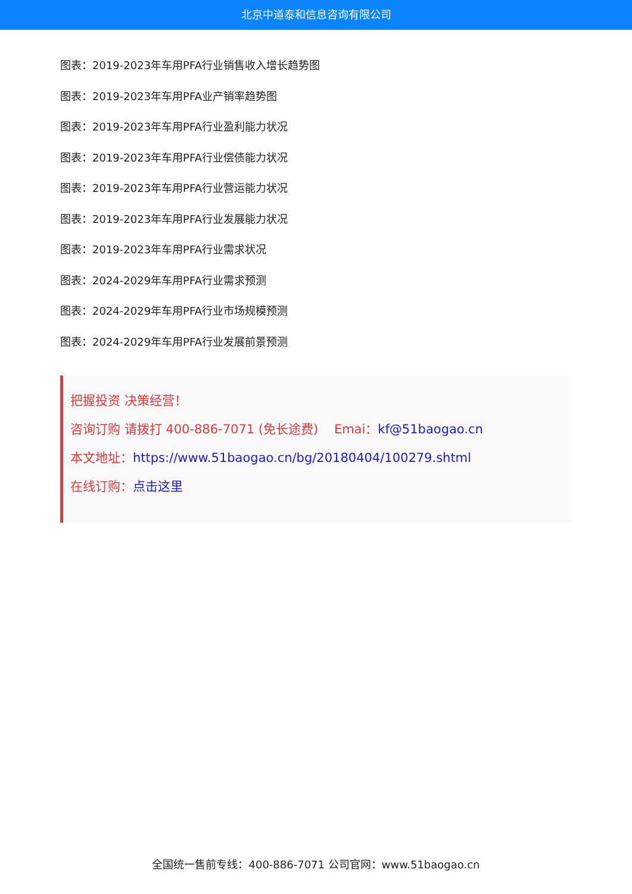北京中道泰和信息咨询有限公司
图表：2019-2023年车用PFA行业销售收入增长趋势图
图表：2019-2023年车用PFA业产销率趋势图
图表：2019-2023年车用PFA行业盈利能力状况
图表：2019-2023年车用PFA行业偿债能力状况
图表：2019-2023年车用PFA行业营运能力状况
图表：2019-2023年车用PFA行业发展能力状况
图表：2019-2023年车用PFA行业需求状况
图表：2024-2029年车用PFA行业需求预测
图表：2024-2029年车用PFA行业市场规模预测
图表：2024-2029年车用PFA行业发展前景预测
把握投资 决策经营！
咨询订购 请拨打 400-886-7071 (免长途费) Emai：kf@51baogao.cn
本文地址：https://www.51baogao.cn/bg/20180404/100279.shtml
在线订购：点击这里
全国统一售前专线：400-886-7071 公司官网：www.51baogao.cn